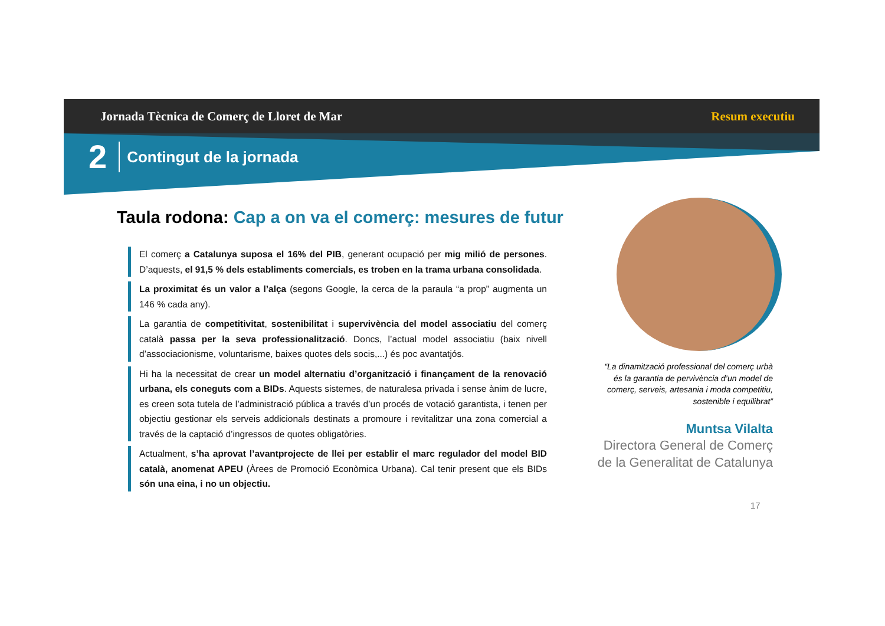Jornada Tècnica de Comerç de Lloret de Mar Resum executiu
2 Contingut de la jornada
Taula rodona: Cap a on va el comerç: mesures de futur
El comerç a Catalunya suposa el 16% del PIB, generant ocupació per mig milió de persones. D’aquests, el 91,5 % dels establiments comercials, es troben en la trama urbana consolidada.
La proximitat és un valor a l’alça (segons Google, la cerca de la paraula “a prop” augmenta un 146 % cada any).
La garantia de competitivitat, sostenibilitat i supervivència del model associatiu del comerç català passa per la seva professionalització. Doncs, l’actual model associatiu (baix nivell d’associacionisme, voluntarisme, baixes quotes dels socis,...) és poc avantatjós.
Hi ha la necessitat de crear un model alternatiu d’organització i finançament de la renovació urbana, els coneguts com a BIDs. Aquests sistemes, de naturalesa privada i sense ànim de lucre, es creen sota tutela de l’administració pública a través d’un procés de votació garantista, i tenen per objectiu gestionar els serveis addicionals destinats a promoure i revitalitzar una zona comercial a través de la captació d’ingressos de quotes obligatòries.
Actualment, s’ha aprovat l’avantprojecte de llei per establir el marc regulador del model BID català, anomenat APEU (Àrees de Promoció Econòmica Urbana). Cal tenir present que els BIDs són una eina, i no un objectiu.
“La dinamització professional del comerç urbà és la garantia de pervivència d’un model de comerç, serveis, artesania i moda competitiu, sostenible i equilibrat”
Muntsa Vilalta
Directora General de Comerç de la Generalitat de Catalunya
17